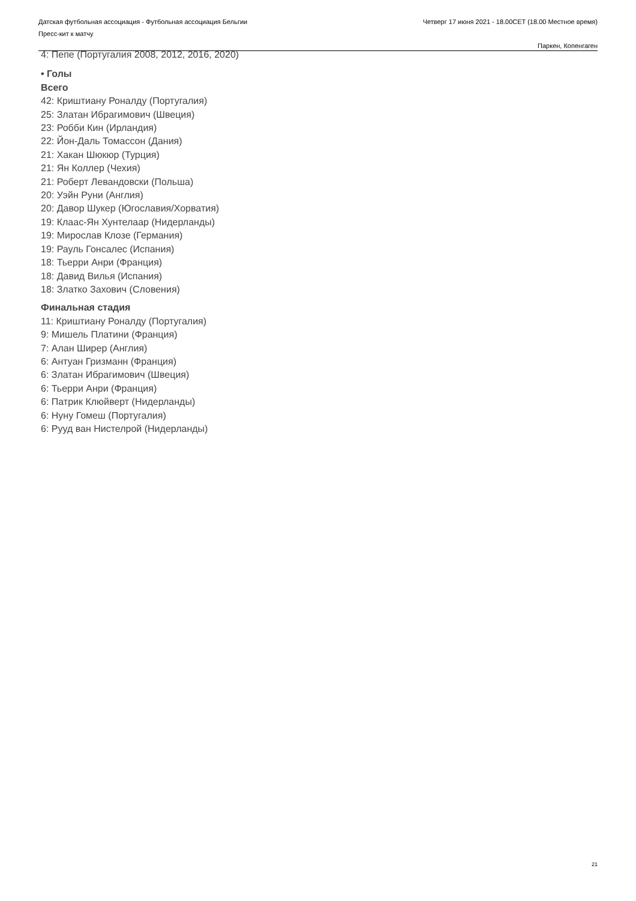Датская футбольная ассоциация - Футбольная ассоциация Бельгии
Пресс-кит к матчу
Четверг 17 июня 2021 - 18.00CET (18.00 Местное время)
Паркен, Копенгаген
4: Пепе (Португалия 2008, 2012, 2016, 2020)
• Голы
Всего
42: Криштиану Роналду (Португалия)
25: Златан Ибрагимович (Швеция)
23: Робби Кин (Ирландия)
22: Йон-Даль Томассон (Дания)
21: Хакан Шюкюр (Турция)
21: Ян Коллер (Чехия)
21: Роберт Левандовски (Польша)
20: Уэйн Руни (Англия)
20: Давор Шукер (Югославия/Хорватия)
19: Клаас-Ян Хунтелаар (Нидерланды)
19: Мирослав Клозе (Германия)
19: Рауль Гонсалес (Испания)
18: Тьерри Анри (Франция)
18: Давид Вилья (Испания)
18: Златко Захович (Словения)
Финальная стадия
11: Криштиану Роналду (Португалия)
9: Мишель Платини (Франция)
7: Алан Ширер (Англия)
6: Антуан Гризманн (Франция)
6: Златан Ибрагимович (Швеция)
6: Тьерри Анри (Франция)
6: Патрик Клюйверт (Нидерланды)
6: Нуну Гомеш (Португалия)
6: Рууд ван Нистелрой (Нидерланды)
21